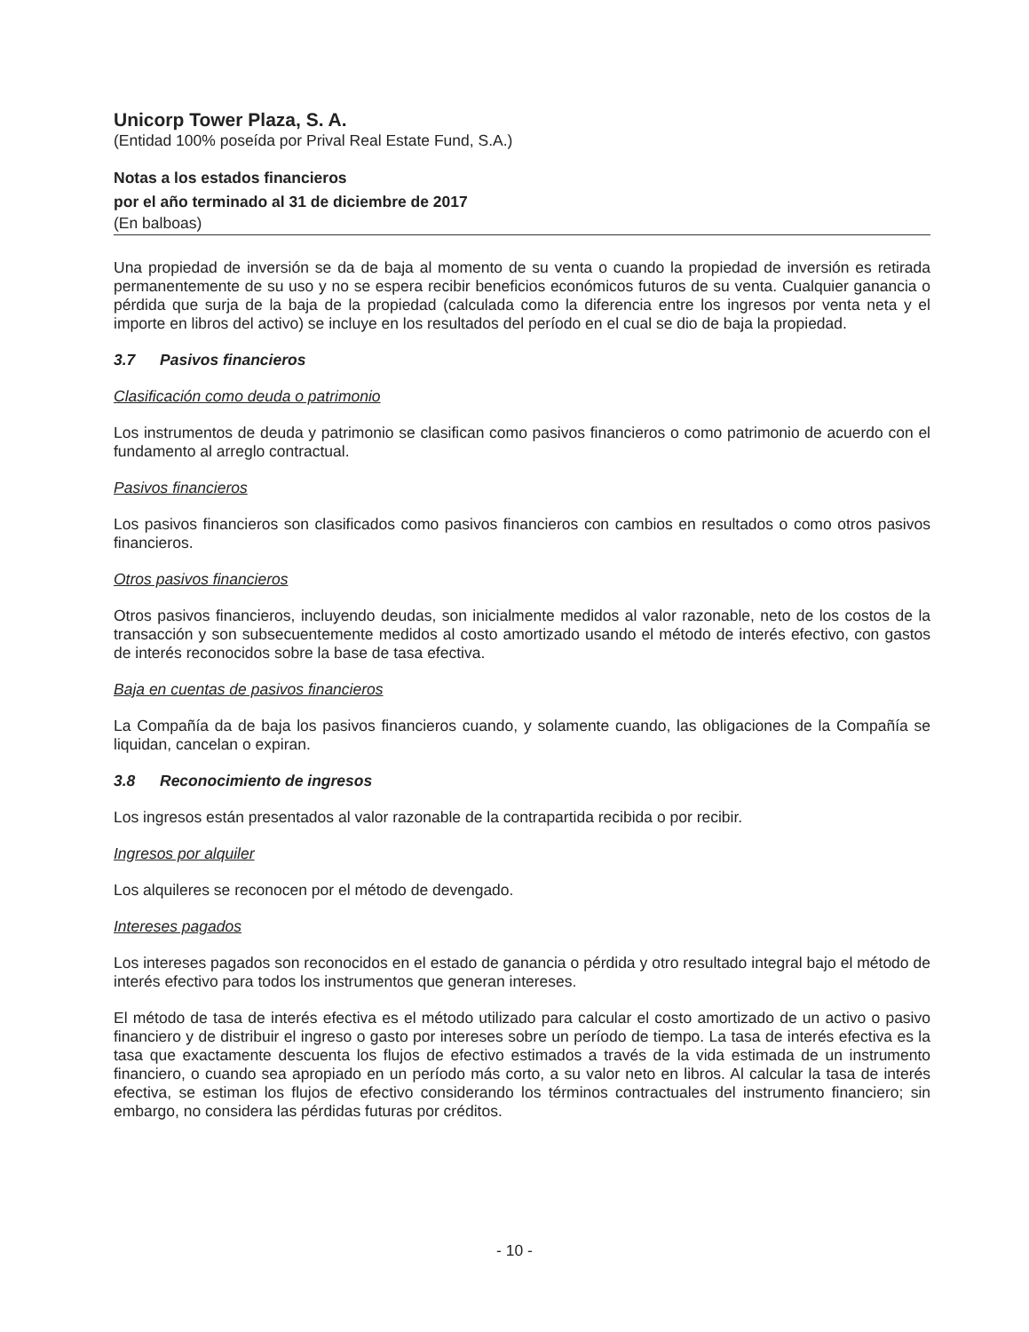Unicorp Tower Plaza, S. A.
(Entidad 100% poseída por Prival Real Estate Fund, S.A.)
Notas a los estados financieros
por el año terminado al 31 de diciembre de 2017
(En balboas)
Una propiedad de inversión se da de baja al momento de su venta o cuando la propiedad de inversión es retirada permanentemente de su uso y no se espera recibir beneficios económicos futuros de su venta. Cualquier ganancia o pérdida que surja de la baja de la propiedad (calculada como la diferencia entre los ingresos por venta neta y el importe en libros del activo) se incluye en los resultados del período en el cual se dio de baja la propiedad.
3.7 Pasivos financieros
Clasificación como deuda o patrimonio
Los instrumentos de deuda y patrimonio se clasifican como pasivos financieros o como patrimonio de acuerdo con el fundamento al arreglo contractual.
Pasivos financieros
Los pasivos financieros son clasificados como pasivos financieros con cambios en resultados o como otros pasivos financieros.
Otros pasivos financieros
Otros pasivos financieros, incluyendo deudas, son inicialmente medidos al valor razonable, neto de los costos de la transacción y son subsecuentemente medidos al costo amortizado usando el método de interés efectivo, con gastos de interés reconocidos sobre la base de tasa efectiva.
Baja en cuentas de pasivos financieros
La Compañía da de baja los pasivos financieros cuando, y solamente cuando, las obligaciones de la Compañía se liquidan, cancelan o expiran.
3.8 Reconocimiento de ingresos
Los ingresos están presentados al valor razonable de la contrapartida recibida o por recibir.
Ingresos por alquiler
Los alquileres se reconocen por el método de devengado.
Intereses pagados
Los intereses pagados son reconocidos en el estado de ganancia o pérdida y otro resultado integral bajo el método de interés efectivo para todos los instrumentos que generan intereses.
El método de tasa de interés efectiva es el método utilizado para calcular el costo amortizado de un activo o pasivo financiero y de distribuir el ingreso o gasto por intereses sobre un período de tiempo. La tasa de interés efectiva es la tasa que exactamente descuenta los flujos de efectivo estimados a través de la vida estimada de un instrumento financiero, o cuando sea apropiado en un período más corto, a su valor neto en libros. Al calcular la tasa de interés efectiva, se estiman los flujos de efectivo considerando los términos contractuales del instrumento financiero; sin embargo, no considera las pérdidas futuras por créditos.
- 10 -